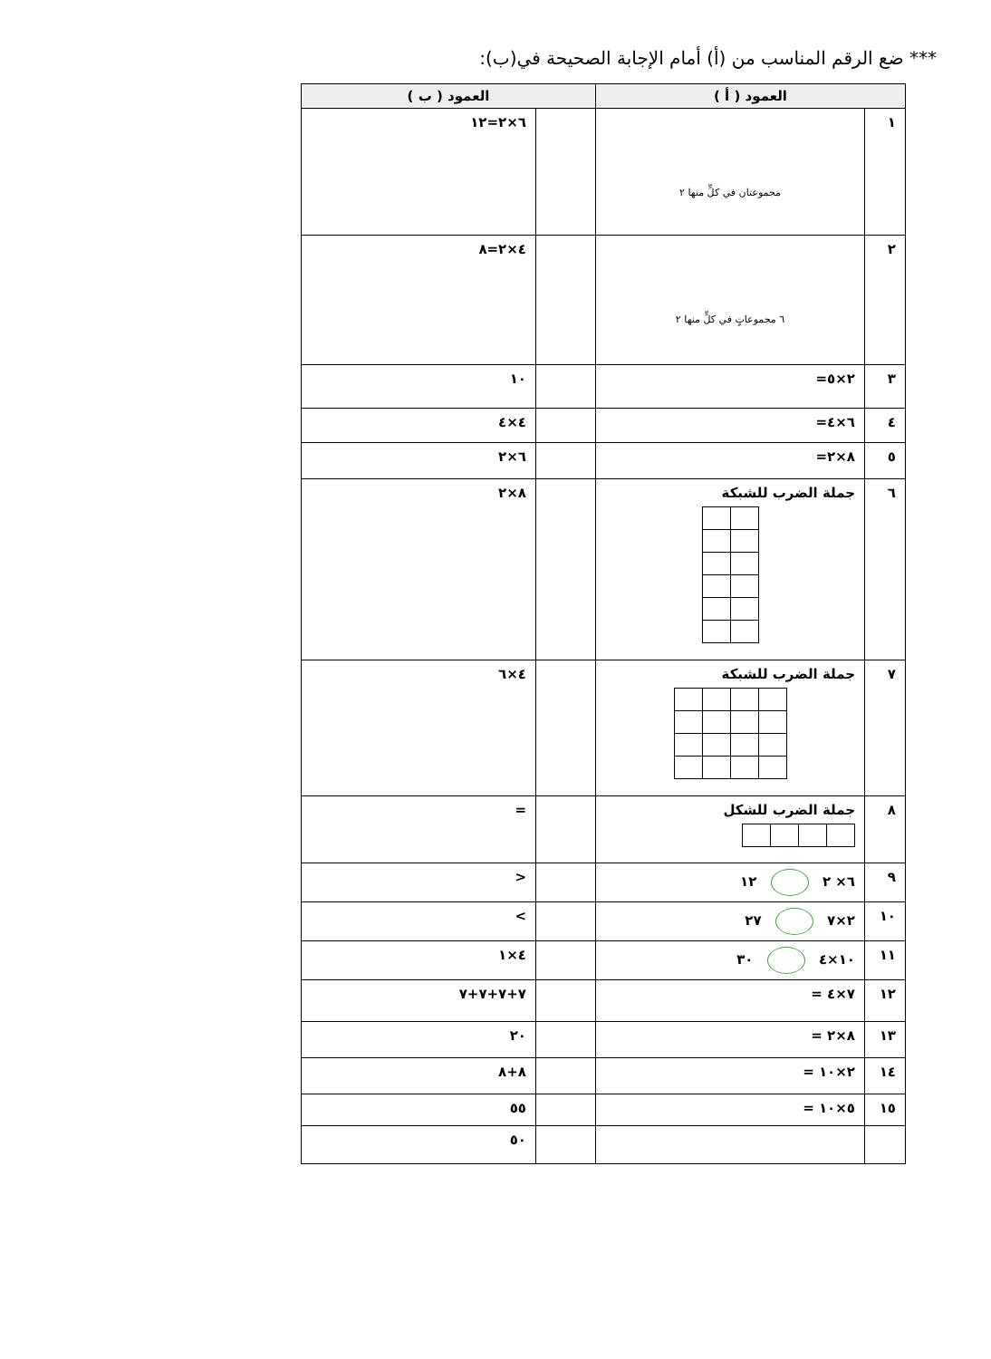*** ضع الرقم المناسب من (أ) أمام الإجابة الصحيحة في(ب):
| العمود ( أ ) | | العمود ( ب ) | |
| --- | --- | --- | --- |
| ١ | مجموعتان في كلٍّ منها ٢ | | ٦×٢=١٢ |
| ٢ | ٦ مجموعاتٍ في كلٍّ منها ٢ | | ٤×٢=٨ |
| ٣ | ٢×٥= | | ١٠ |
| ٤ | ٦×٤= | | ٤×٤ |
| ٥ | ٨×٢= | | ٦×٢ |
| ٦ | جملة الضرب للشبكة | | ٨×٢ |
| ٧ | جملة الضرب للشبكة | | ٤×٦ |
| ٨ | جملة الضرب للشكل | | = |
| ٩ | ٦× ٢ ١٢ | | < |
| ١٠ | ٢×٧ ٢٧ | | > |
| ١١ | ١٠×٤ ٣٠ | | ٤×١ |
| ١٢ | ٧×٤ = | | ٧+٧+٧+٧ |
| ١٣ | ٨×٢ = | | ٢٠ |
| ١٤ | ٢×١٠ = | | ٨+٨ |
| ١٥ | ٥×١٠ = | | ٥٥ |
| | | | ٥٠ |